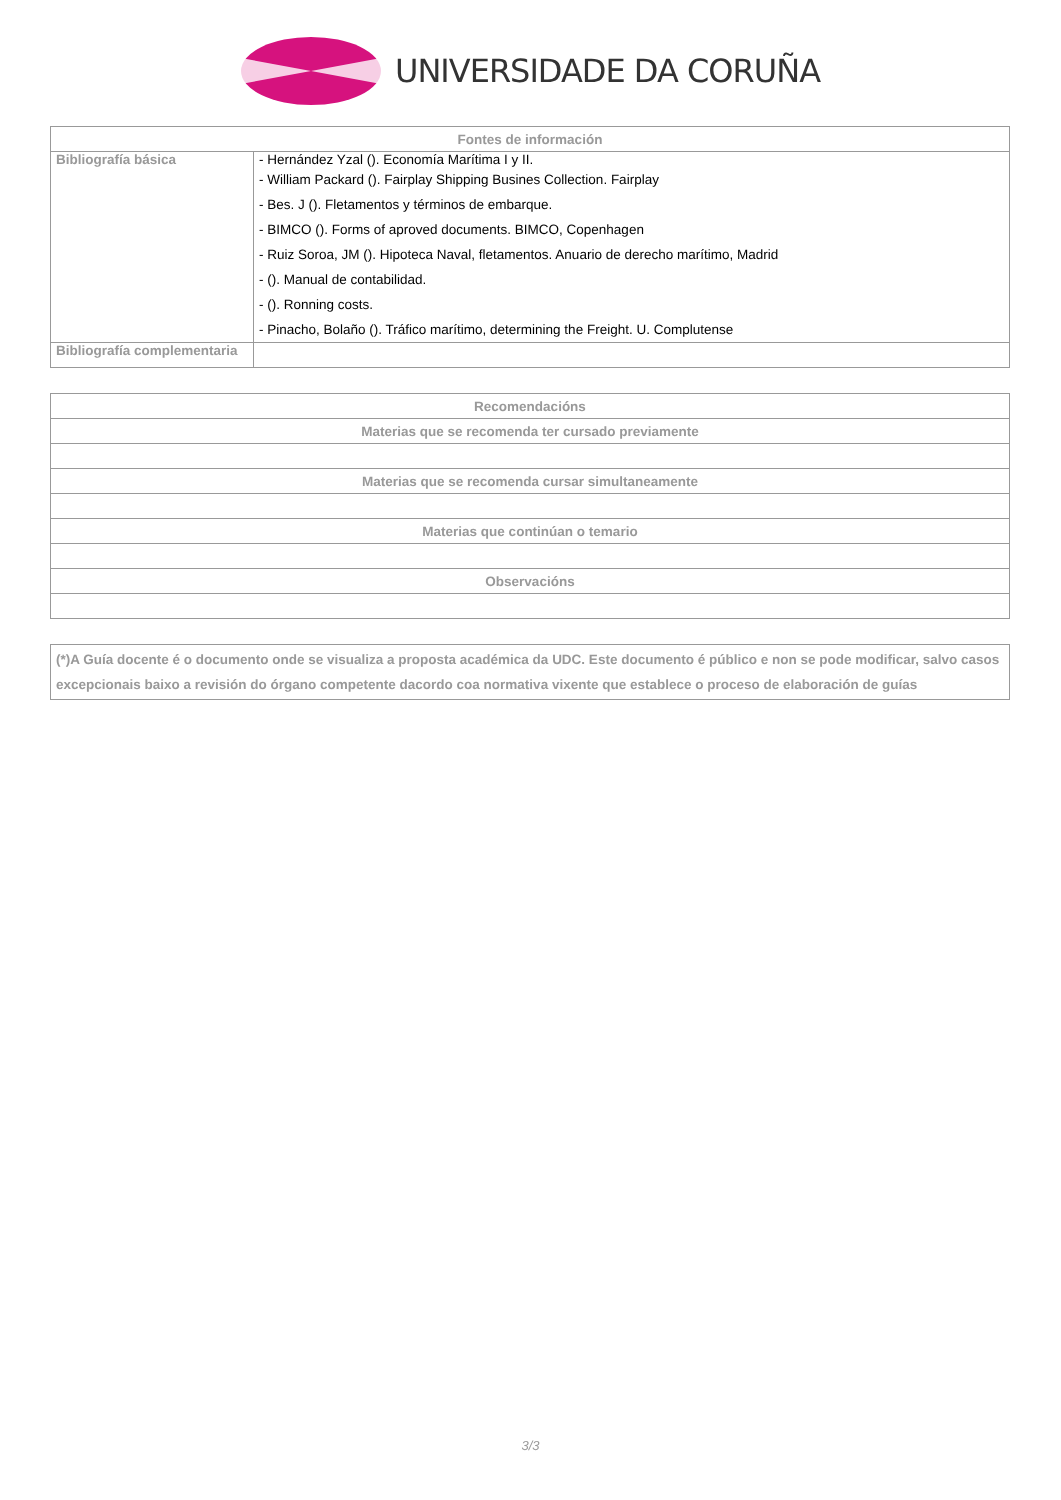UNIVERSIDADE DA CORUÑA
| Fontes de información | |
| --- | --- |
| Bibliografía básica | - Hernández Yzal (). Economía Marítima I y II. - William Packard (). Fairplay Shipping Busines Collection. Fairplay - Bes. J (). Fletamentos y términos de embarque. - BIMCO (). Forms of aproved documents. BIMCO, Copenhagen - Ruiz Soroa, JM (). Hipoteca Naval, fletamentos. Anuario de derecho marítimo, Madrid - (). Manual de contabilidad. - (). Ronning costs. - Pinacho, Bolaño (). Tráfico marítimo, determining the Freight. U. Complutense |
| Bibliografía complementaria | |
| Recomendacións |
| --- |
| Materias que se recomenda ter cursado previamente |
| Materias que se recomenda cursar simultaneamente |
| Materias que continúan o temario |
| Observacións |
| (*)A Guía docente é o documento onde se visualiza a proposta académica da UDC. Este documento é público e non se pode modificar, salvo casos excepcionais baixo a revisión do órgano competente dacordo coa normativa vixente que establece o proceso de elaboración de guías |
3/3